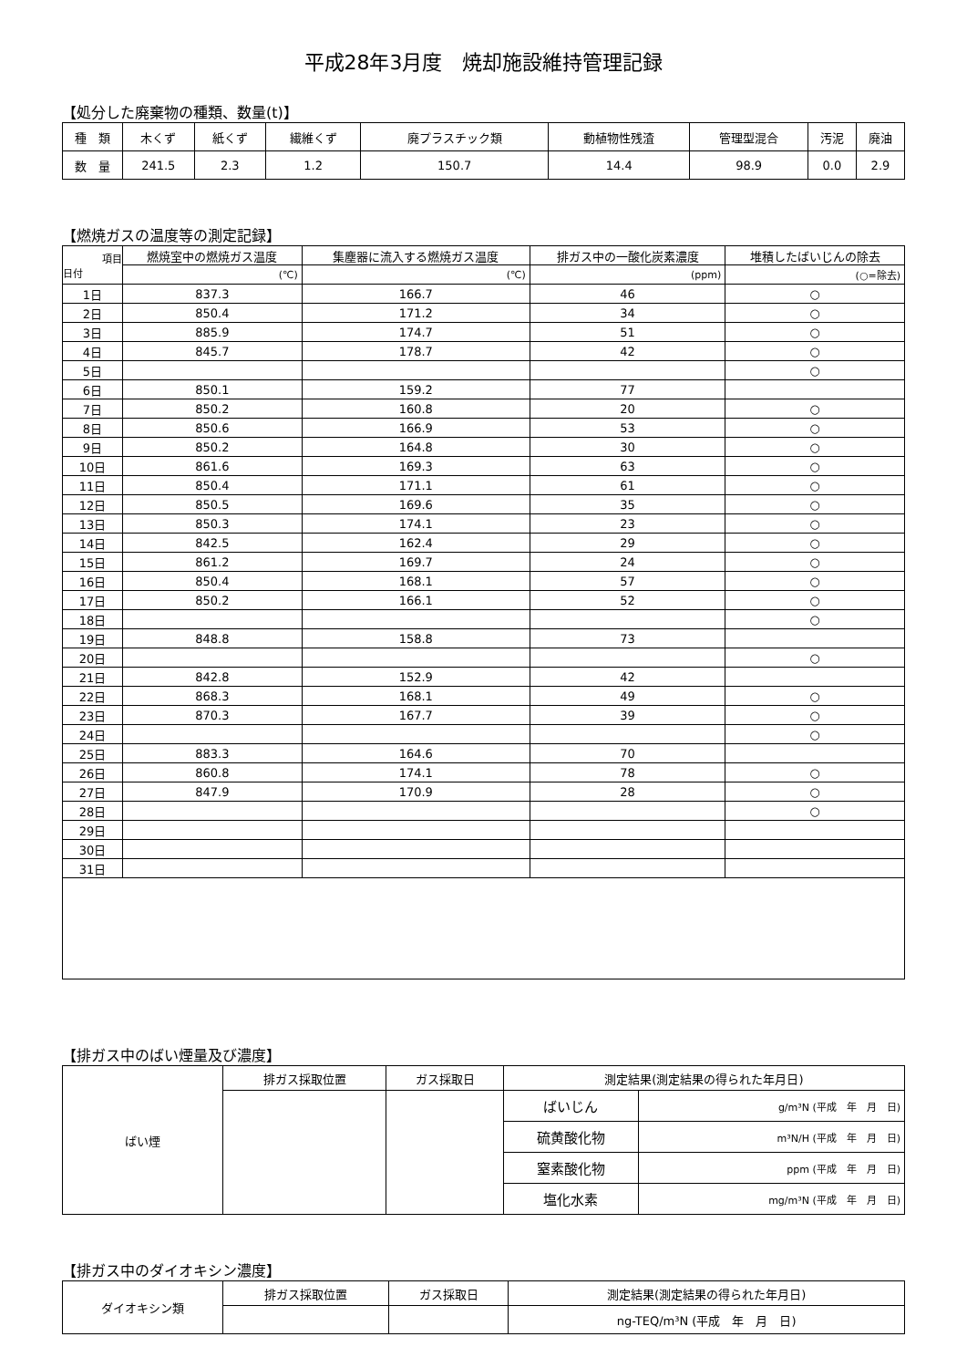平成28年3月度　焼却施設維持管理記録
【処分した廃棄物の種類、数量(t)】
| 種 類 | 木くず | 紙くず | 繊維くず | 廃プラスチック類 | 動植物性残渣 | 管理型混合 | 汚泥 | 廃油 |
| 数 量 | 241.5 | 2.3 | 1.2 | 150.7 | 14.4 | 98.9 | 0.0 | 2.9 |
【燃焼ガスの温度等の測定記録】
| 項目 日付 | 燃焼室中の燃焼ガス温度 | 集塵器に流入する燃焼ガス温度 | 排ガス中の一酸化炭素濃度 | 堆積したばいじんの除去 |
| | (℃) | (℃) | (ppm) | (○=除去) |
| 1日 | 837.3 | 166.7 | 46 | ○ |
| 2日 | 850.4 | 171.2 | 34 | ○ |
| 3日 | 885.9 | 174.7 | 51 | ○ |
| 4日 | 845.7 | 178.7 | 42 | ○ |
| 5日 | | | | ○ |
| 6日 | 850.1 | 159.2 | 77 | |
| 7日 | 850.2 | 160.8 | 20 | ○ |
| 8日 | 850.6 | 166.9 | 53 | ○ |
| 9日 | 850.2 | 164.8 | 30 | ○ |
| 10日 | 861.6 | 169.3 | 63 | ○ |
| 11日 | 850.4 | 171.1 | 61 | ○ |
| 12日 | 850.5 | 169.6 | 35 | ○ |
| 13日 | 850.3 | 174.1 | 23 | ○ |
| 14日 | 842.5 | 162.4 | 29 | ○ |
| 15日 | 861.2 | 169.7 | 24 | ○ |
| 16日 | 850.4 | 168.1 | 57 | ○ |
| 17日 | 850.2 | 166.1 | 52 | ○ |
| 18日 | | | | ○ |
| 19日 | 848.8 | 158.8 | 73 | |
| 20日 | | | | ○ |
| 21日 | 842.8 | 152.9 | 42 | |
| 22日 | 868.3 | 168.1 | 49 | ○ |
| 23日 | 870.3 | 167.7 | 39 | ○ |
| 24日 | | | | ○ |
| 25日 | 883.3 | 164.6 | 70 | |
| 26日 | 860.8 | 174.1 | 78 | ○ |
| 27日 | 847.9 | 170.9 | 28 | ○ |
| 28日 | | | | ○ |
| 29日 | | | | |
| 30日 | | | | |
| 31日 | | | | |
【排ガス中のばい煙量及び濃度】
| ばい煙 | 排ガス採取位置 | ガス採取日 | 測定結果(測定結果の得られた年月日) | |
| | | | ばいじん | g/m³N (平成 年 月 日) |
| | | | 硫黄酸化物 | m³N/H (平成 年 月 日) |
| | | | 窒素酸化物 | ppm (平成 年 月 日) |
| | | | 塩化水素 | mg/m³N (平成 年 月 日) |
【排ガス中のダイオキシン濃度】
| ダイオキシン類 | 排ガス採取位置 | ガス採取日 | 測定結果(測定結果の得られた年月日) |
| | | | ng-TEQ/m³N (平成 年 月 日) |